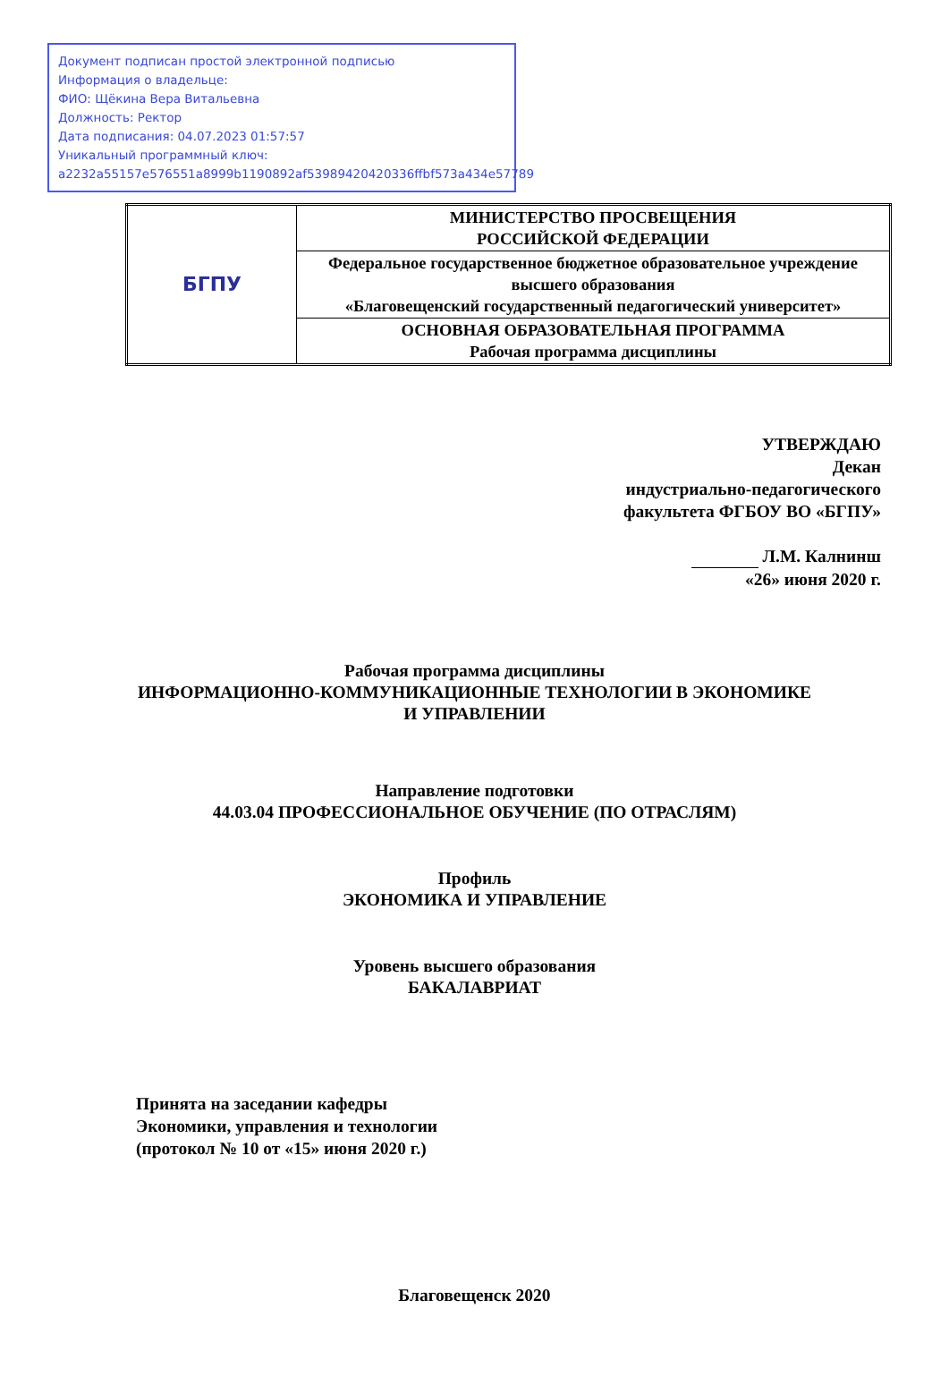Документ подписан простой электронной подписью
Информация о владельце:
ФИО: Щёкина Вера Витальевна
Должность: Ректор
Дата подписания: 04.07.2023 01:57:57
Уникальный программный ключ:
a2232a55157e576551a8999b1190892af53989420420336ffbf573a434e57789
| БГПУ | МИНИСТЕРСТВО ПРОСВЕЩЕНИЯ РОССИЙСКОЙ ФЕДЕРАЦИИ |
| | Федеральное государственное бюджетное образовательное учреждение высшего образования «Благовещенский государственный педагогический университет» |
| | ОСНОВНАЯ ОБРАЗОВАТЕЛЬНАЯ ПРОГРАММА Рабочая программа дисциплины |
УТВЕРЖДАЮ
Декан
индустриально-педагогического
факультета ФГБОУ ВО «БГПУ»
Л.М. Калнинш
«26» июня 2020 г.
Рабочая программа дисциплины
ИНФОРМАЦИОННО-КОММУНИКАЦИОННЫЕ ТЕХНОЛОГИИ В ЭКОНОМИКЕ
И УПРАВЛЕНИИ
Направление подготовки
44.03.04 ПРОФЕССИОНАЛЬНОЕ ОБУЧЕНИЕ (ПО ОТРАСЛЯМ)
Профиль
ЭКОНОМИКА И УПРАВЛЕНИЕ
Уровень высшего образования
БАКАЛАВРИАТ
Принята на заседании кафедры
Экономики, управления и технологии
(протокол № 10 от «15» июня 2020 г.)
Благовещенск 2020